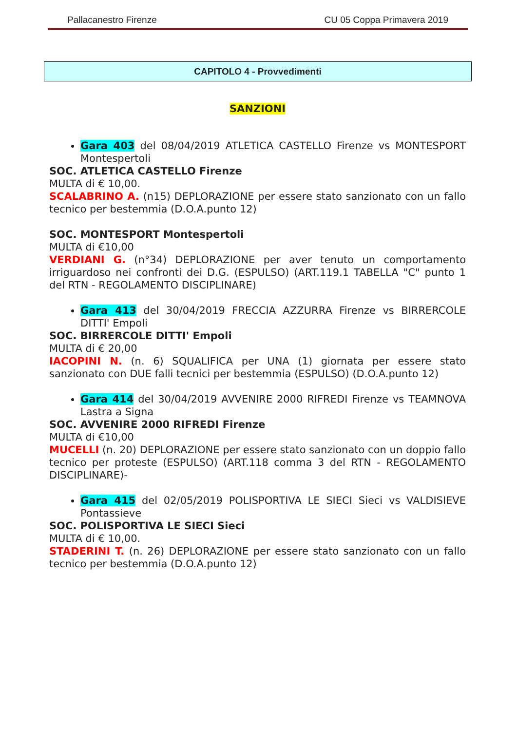Pallacanestro Firenze CU 05 Coppa Primavera 2019
CAPITOLO 4 - Provvedimenti
SANZIONI
Gara 403 del 08/04/2019 ATLETICA CASTELLO Firenze vs MONTESPORT Montespertoli
SOC. ATLETICA CASTELLO Firenze
MULTA di € 10,00.
SCALABRINO A. (n15) DEPLORAZIONE per essere stato sanzionato con un fallo tecnico per bestemmia (D.O.A.punto 12)
SOC. MONTESPORT Montespertoli
MULTA di €10,00
VERDIANI G. (n°34) DEPLORAZIONE per aver tenuto un comportamento irriguardoso nei confronti dei D.G. (ESPULSO) (ART.119.1 TABELLA "C" punto 1 del RTN - REGOLAMENTO DISCIPLINARE)
Gara 413 del 30/04/2019 FRECCIA AZZURRA Firenze vs BIRRERCOLE DITTI' Empoli
SOC. BIRRERCOLE DITTI' Empoli
MULTA di € 20,00
IACOPINI N. (n. 6) SQUALIFICA per UNA (1) giornata per essere stato sanzionato con DUE falli tecnici per bestemmia (ESPULSO) (D.O.A.punto 12)
Gara 414 del 30/04/2019 AVVENIRE 2000 RIFREDI Firenze vs TEAMNOVA Lastra a Signa
SOC. AVVENIRE 2000 RIFREDI Firenze
MULTA di €10,00
MUCELLI (n. 20) DEPLORAZIONE per essere stato sanzionato con un doppio fallo tecnico per proteste (ESPULSO) (ART.118 comma 3 del RTN - REGOLAMENTO DISCIPLINARE)-
Gara 415 del 02/05/2019 POLISPORTIVA LE SIECI Sieci vs VALDISIEVE Pontassieve
SOC. POLISPORTIVA LE SIECI Sieci
MULTA di € 10,00.
STADERINI T. (n. 26) DEPLORAZIONE per essere stato sanzionato con un fallo tecnico per bestemmia (D.O.A.punto 12)